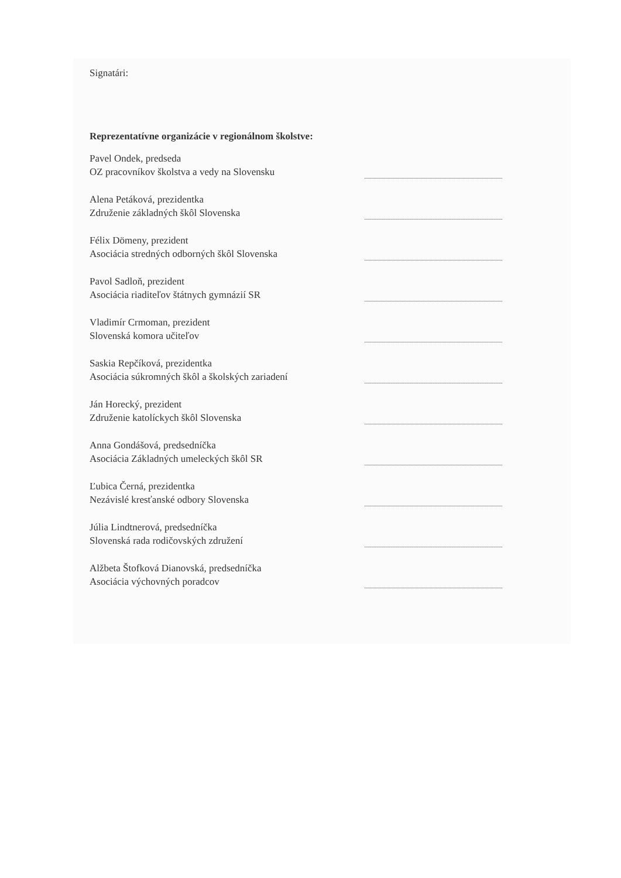Signatári:
Reprezentatívne organizácie v regionálnom školstve:
Pavel Ondek, predseda
OZ pracovníkov školstva a vedy na Slovensku
Alena Petáková, prezidentka
Združenie základných škôl Slovenska
Félix Dömeny, prezident
Asociácia stredných odborných škôl Slovenska
Pavol Sadloň, prezident
Asociácia riaditeľov štátnych gymnázií SR
Vladimír Crmoman, prezident
Slovenská komora učiteľov
Saskia Repčíková, prezidentka
Asociácia súkromných škôl a školských zariadení
Ján Horecký, prezident
Združenie katolíckych škôl Slovenska
Anna Gondášová, predsedníčka
Asociácia Základných umeleckých škôl SR
Ľubica Černá, prezidentka
Nezávislé kresťanské odbory Slovenska
Júlia Lindtnerová, predsedníčka
Slovenská rada rodičovských združení
Alžbeta Štofková Dianovská, predsedníčka
Asociácia výchovných poradcov